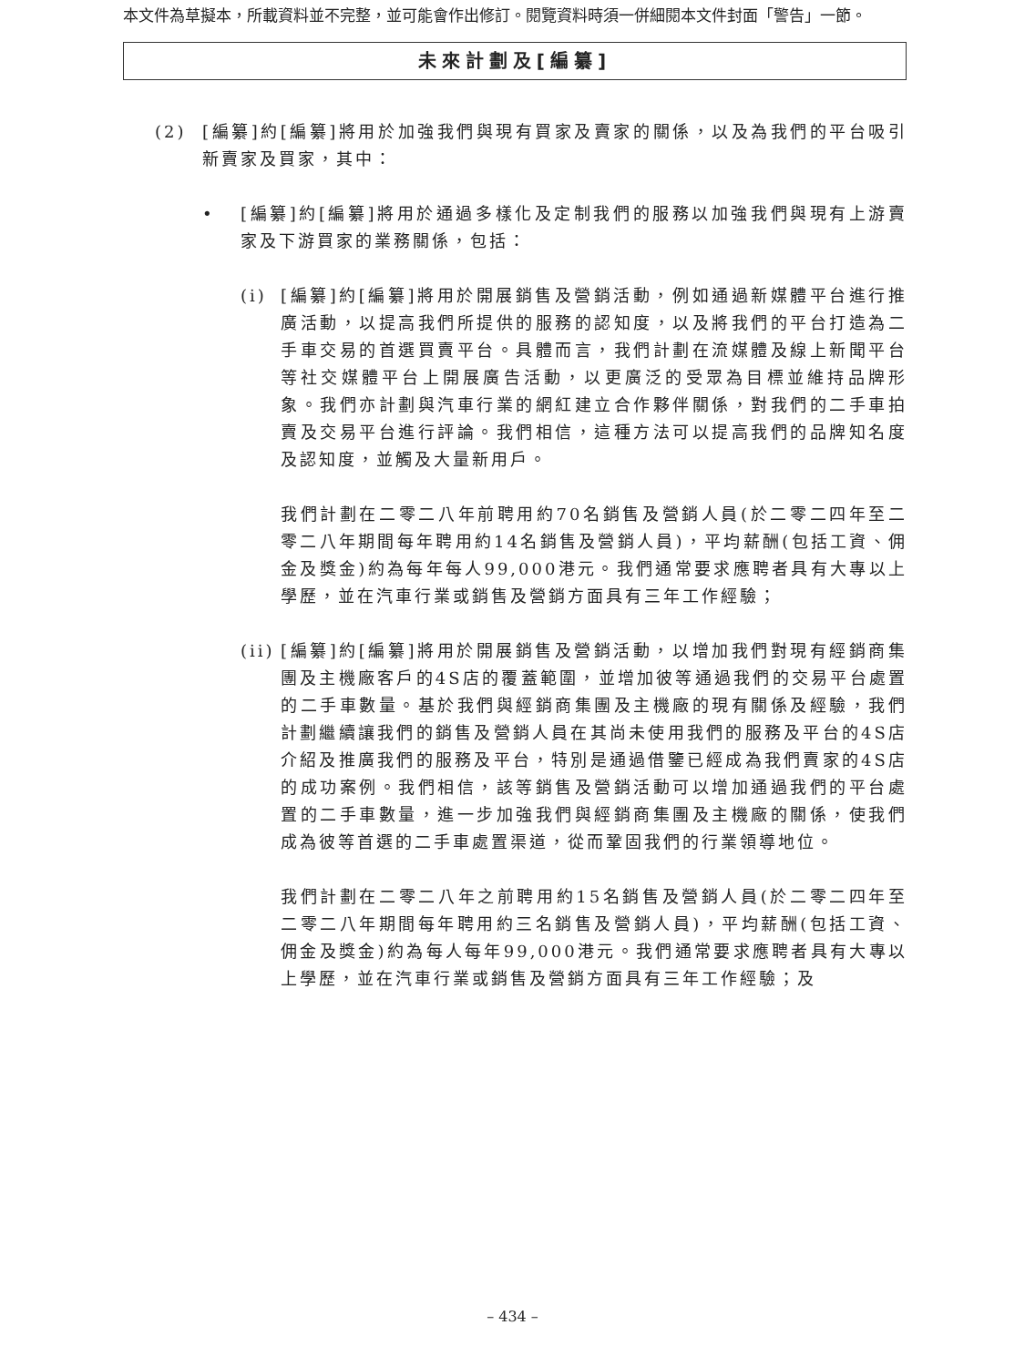本文件為草擬本，所載資料並不完整，並可能會作出修訂。閱覽資料時須一併細閱本文件封面「警告」一節。
未來計劃及[編纂]
(2) [編纂]約[編纂]將用於加強我們與現有買家及賣家的關係，以及為我們的平台吸引新賣家及買家，其中：
• [編纂]約[編纂]將用於通過多樣化及定制我們的服務以加強我們與現有上游賣家及下游買家的業務關係，包括：
(i) [編纂]約[編纂]將用於開展銷售及營銷活動，例如通過新媒體平台進行推廣活動，以提高我們所提供的服務的認知度，以及將我們的平台打造為二手車交易的首選買賣平台。具體而言，我們計劃在流媒體及線上新聞平台等社交媒體平台上開展廣告活動，以更廣泛的受眾為目標並維持品牌形象。我們亦計劃與汽車行業的網紅建立合作夥伴關係，對我們的二手車拍賣及交易平台進行評論。我們相信，這種方法可以提高我們的品牌知名度及認知度，並觸及大量新用戶。
我們計劃在二零二八年前聘用約70名銷售及營銷人員(於二零二四年至二零二八年期間每年聘用約14名銷售及營銷人員)，平均薪酬(包括工資、佣金及獎金)約為每年每人99,000港元。我們通常要求應聘者具有大專以上學歷，並在汽車行業或銷售及營銷方面具有三年工作經驗；
(ii)
[編纂]約[編纂]將用於開展銷售及營銷活動，以增加我們對現有經銷商集團及主機廠客戶的4S店的覆蓋範圍，並增加彼等通過我們的交易平台處置的二手車數量。基於我們與經銷商集團及主機廠的現有關係及經驗，我們計劃繼續讓我們的銷售及營銷人員在其尚未使用我們的服務及平台的4S店介紹及推廣我們的服務及平台，特別是通過借鑒已經成為我們賣家的4S店的成功案例。我們相信，該等銷售及營銷活動可以增加通過我們的平台處置的二手車數量，進一步加強我們與經銷商集團及主機廠的關係，使我們成為彼等首選的二手車處置渠道，從而鞏固我們的行業領導地位。
我們計劃在二零二八年之前聘用約15名銷售及營銷人員(於二零二四年至二零二八年期間每年聘用約三名銷售及營銷人員)，平均薪酬(包括工資、佣金及獎金)約為每人每年99,000港元。我們通常要求應聘者具有大專以上學歷，並在汽車行業或銷售及營銷方面具有三年工作經驗；及
– 434 –